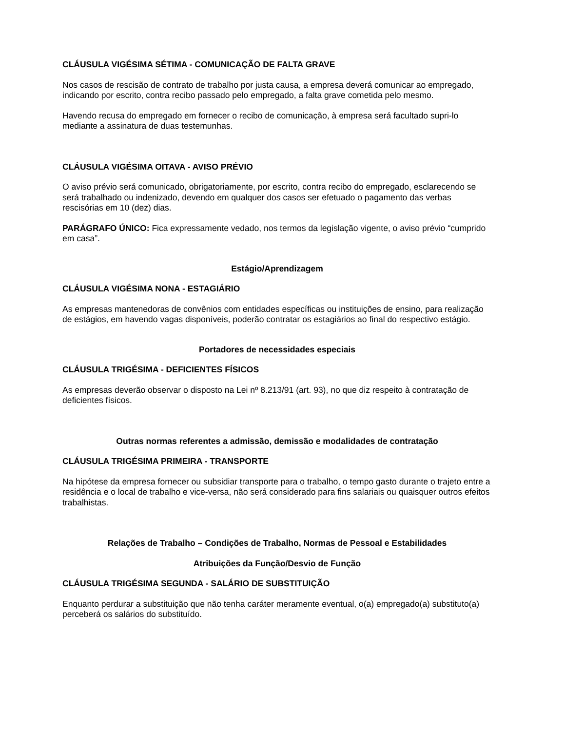CLÁUSULA VIGÉSIMA SÉTIMA - COMUNICAÇÃO DE FALTA GRAVE
Nos casos de rescisão de contrato de trabalho por justa causa, a empresa deverá comunicar ao empregado, indicando por escrito, contra recibo passado pelo empregado, a falta grave cometida pelo mesmo.
Havendo recusa do empregado em fornecer o recibo de comunicação, à empresa será facultado supri-lo mediante a assinatura de duas testemunhas.
CLÁUSULA VIGÉSIMA OITAVA - AVISO PRÉVIO
O aviso prévio será comunicado, obrigatoriamente, por escrito, contra recibo do empregado, esclarecendo se será trabalhado ou indenizado, devendo em qualquer dos casos ser efetuado o pagamento das verbas rescisórias em 10 (dez) dias.
PARÁGRAFO ÚNICO: Fica expressamente vedado, nos termos da legislação vigente, o aviso prévio “cumprido em casa”.
Estágio/Aprendizagem
CLÁUSULA VIGÉSIMA NONA - ESTAGIÁRIO
As empresas mantenedoras de convênios com entidades específicas ou instituições de ensino, para realização de estágios, em havendo vagas disponíveis, poderão contratar os estagiários ao final do respectivo estágio.
Portadores de necessidades especiais
CLÁUSULA TRIGÉSIMA - DEFICIENTES FÍSICOS
As empresas deverão observar o disposto na Lei nº 8.213/91 (art. 93), no que diz respeito à contratação de deficientes físicos.
Outras normas referentes a admissão, demissão e modalidades de contratação
CLÁUSULA TRIGÉSIMA PRIMEIRA - TRANSPORTE
Na hipótese da empresa fornecer ou subsidiar transporte para o trabalho, o tempo gasto durante o trajeto entre a residência e o local de trabalho e vice-versa, não será considerado para fins salariais ou quaisquer outros efeitos trabalhistas.
Relações de Trabalho – Condições de Trabalho, Normas de Pessoal e Estabilidades
Atribuições da Função/Desvio de Função
CLÁUSULA TRIGÉSIMA SEGUNDA - SALÁRIO DE SUBSTITUIÇÃO
Enquanto perdurar a substituição que não tenha caráter meramente eventual, o(a) empregado(a) substituto(a) perceberá os salários do substituído.